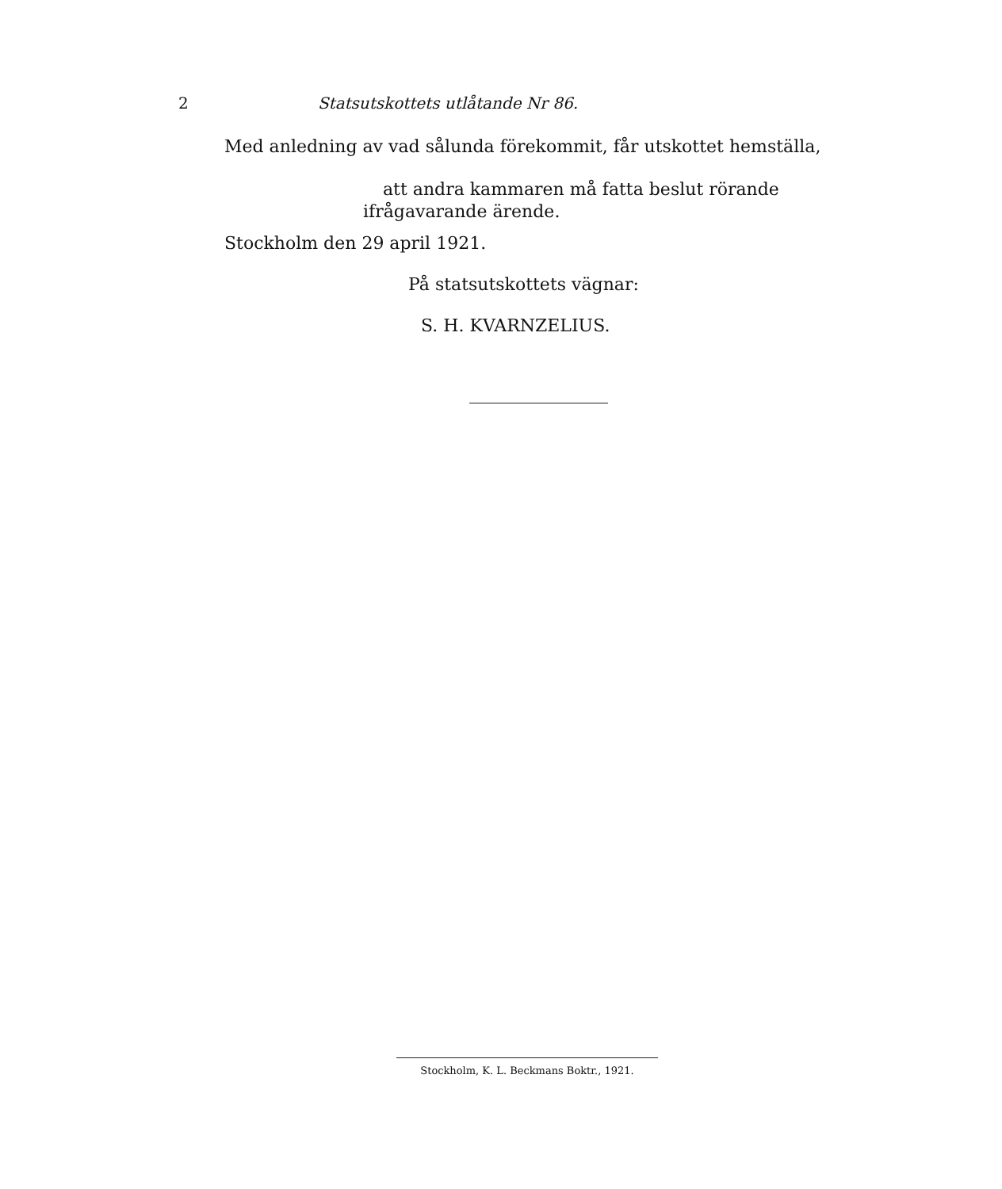2
Statsutskottets utlåtande Nr 86.
Med anledning av vad sålunda förekommit, får utskottet hemställa,
att andra kammaren må fatta beslut rörande
ifrågavarande ärende.
Stockholm den 29 april 1921.
På statsutskottets vägnar:
S. H. KVARNZELIUS.
Stockholm, K. L. Beckmans Boktr., 1921.